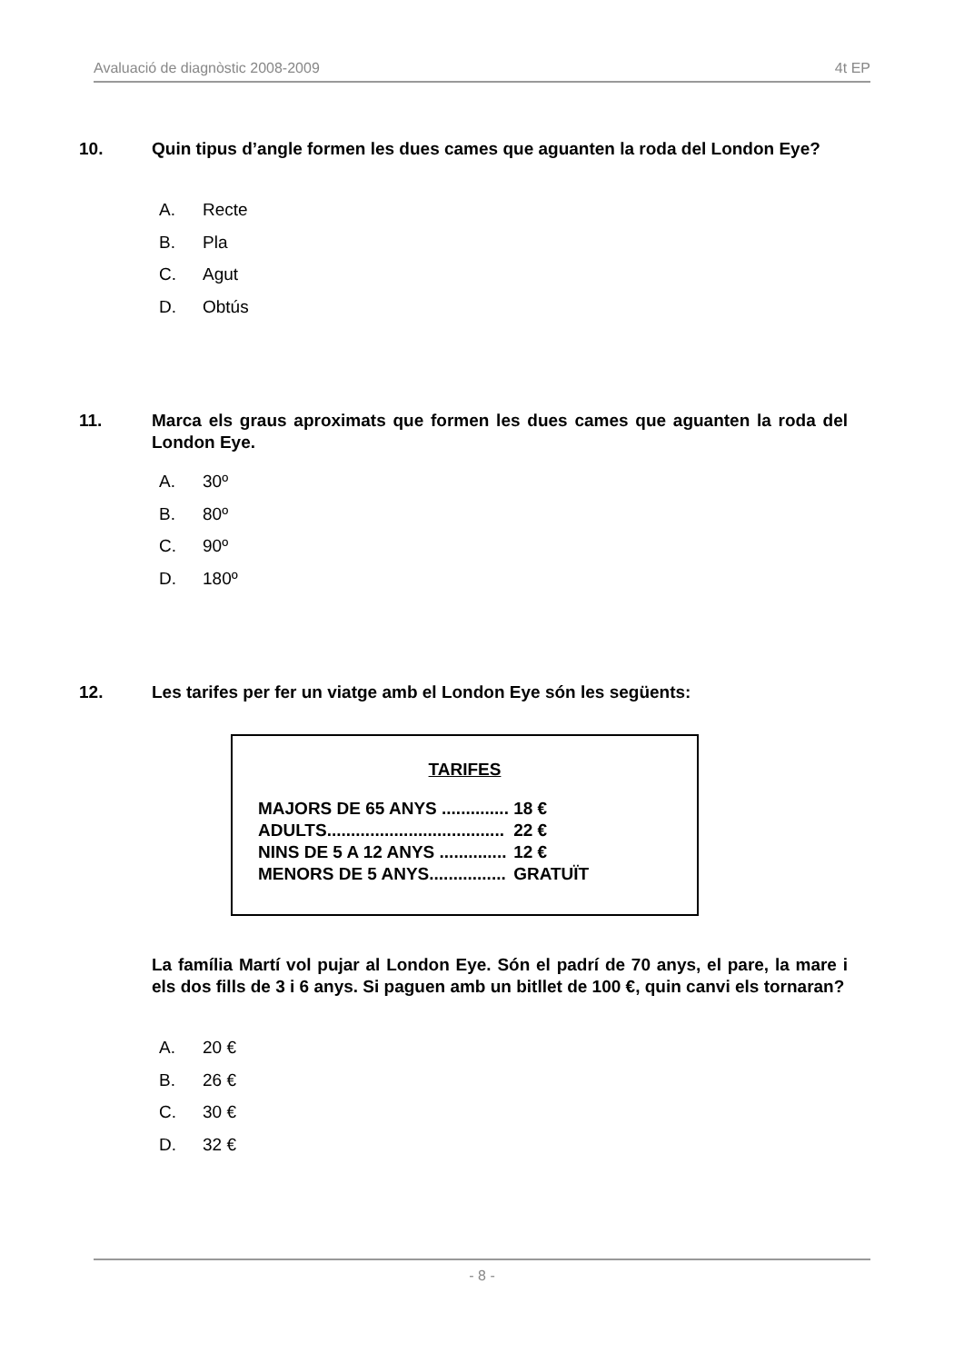Avaluació de diagnòstic 2008-2009 4t EP
10. Quin tipus d’angle formen les dues cames que aguanten la roda del London Eye?
A. Recte
B. Pla
C. Agut
D. Obtús
11. Marca els graus aproximats que formen les dues cames que aguanten la roda del London Eye.
A. 30º
B. 80º
C. 90º
D. 180º
12. Les tarifes per fer un viatge amb el London Eye són les següents:
TARIFES
| MAJORS DE 65 ANYS .............. | 18 € |
| ADULTS..................................... | 22 € |
| NINS DE 5 A 12 ANYS .............. | 12 € |
| MENORS DE 5 ANYS................ | GRATUÏT |
La família Martí vol pujar al London Eye. Són el padrí de 70 anys, el pare, la mare i els dos fills de 3 i 6 anys. Si paguen amb un bitllet de 100 €, quin canvi els tornaran?
A. 20 €
B. 26 €
C. 30 €
D. 32 €
- 8 -